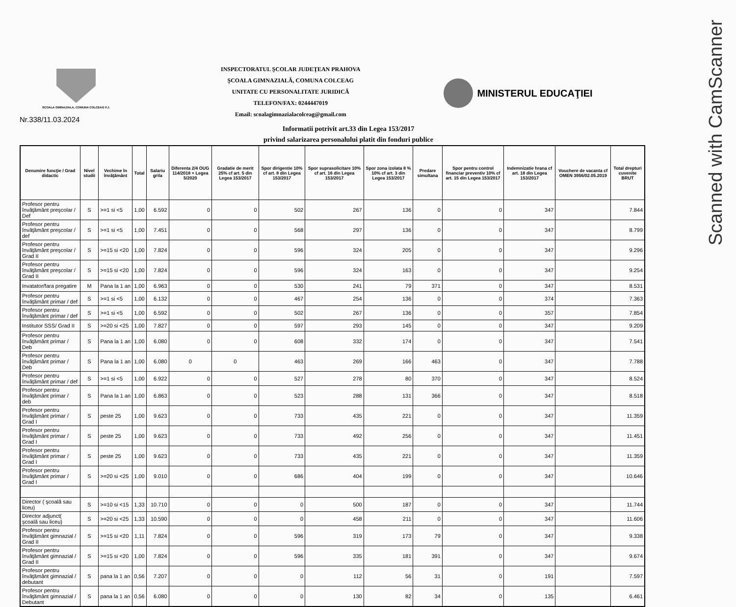Scanned with CamScanner
SCOALA GIMNAZIALA, COMUNA COLCEAG P.J.
INSPECTORATUL ŞCOLAR JUDEŢEAN PRAHOVA
ŞCOALA GIMNAZIALĂ, COMUNA COLCEAG
UNITATE CU PERSONALITATE JURIDICĂ
TELEFON/FAX: 0244447019
Email: scoalagimnazialacolceag@gmail.com
MINISTERUL EDUCAŢIEI
Nr.338/11.03.2024
Informatii potrivit art.33 din Legea 153/2017
privind salarizarea personalului platit din fonduri publice
| Denumire funcţie / Grad didactic | Nivel studii | Vechime în învăţământ | Total | Salariu grila | Diferenta 2/4 OUG 114/2018 + Legea 5/2020 | Gradatie de merit 25% cf art. 5 din Legea 153/2017 | Spor dirigentie 10% cf art. 8 din Legea 153/2017 | Spor suprasolicitare 10% cf art. 16 din Legea 153/2017 | Spor zona izolata 8 % 10% cf art. 3 din Legea 153/2017 | Predare simultana | Spor pentru control financiar preventiv 10% cf art. 15 din Legea 153/2017 | Indemnizatie hrana cf art. 18 din Legea 153/2017 | Vouchere de vacanta cf OMEN 3956/02.05.2019 | Total drepturi cuvenite BRUT |
| --- | --- | --- | --- | --- | --- | --- | --- | --- | --- | --- | --- | --- | --- | --- |
| Profesor pentru învăţământ preşcolar / Def | S | >=1 si <5 | 1,00 | 6.592 | 0 | 0 | 502 | 267 | 136 | 0 | 0 | 347 | | 7.844 |
| Profesor pentru învăţământ preşcolar / def | S | >=1 si <5 | 1,00 | 7.451 | 0 | 0 | 568 | 297 | 136 | 0 | 0 | 347 | | 8.799 |
| Profesor pentru învăţământ preşcolar / Grad II | S | >=15 si <20 | 1,00 | 7.824 | 0 | 0 | 596 | 324 | 205 | 0 | 0 | 347 | | 9.296 |
| Profesor pentru învăţământ preşcolar / Grad II | S | >=15 si <20 | 1,00 | 7.824 | 0 | 0 | 596 | 324 | 163 | 0 | 0 | 347 | | 9.254 |
| Invatator/fara pregatire | M | Pana la 1 an | 1,00 | 6.963 | 0 | 0 | 530 | 241 | 79 | 371 | 0 | 347 | | 8.531 |
| Profesor pentru învăţământ primar / def | S | >=1 si <5 | 1,00 | 6.132 | 0 | 0 | 467 | 254 | 136 | 0 | 0 | 374 | | 7.363 |
| Profesor pentru învăţământ primar / def | S | >=1 si <5 | 1,00 | 6.592 | 0 | 0 | 502 | 267 | 136 | 0 | 0 | 357 | | 7.854 |
| Institutor SSS/ Grad II | S | >=20 si <25 | 1,00 | 7.827 | 0 | 0 | 597 | 293 | 145 | 0 | 0 | 347 | | 9.209 |
| Profesor pentru învăţământ primar / Deb | S | Pana la 1 an | 1,00 | 6.080 | 0 | 0 | 608 | 332 | 174 | 0 | 0 | 347 | | 7.541 |
| Profesor pentru învăţământ primar / Deb | S | Pana la 1 an | 1,00 | 6.080 | 0 | 0 | 463 | 269 | 166 | 463 | 0 | 347 | | 7.788 |
| Profesor pentru învăţământ primar / def | S | >=1 si <5 | 1,00 | 6.922 | 0 | 0 | 527 | 278 | 80 | 370 | 0 | 347 | | 8.524 |
| Profesor pentru învăţământ primar / deb | S | Pana la 1 an | 1,00 | 6.863 | 0 | 0 | 523 | 288 | 131 | 366 | 0 | 347 | | 8.518 |
| Profesor pentru învăţământ primar / Grad I | S | peste 25 | 1,00 | 9.623 | 0 | 0 | 733 | 435 | 221 | 0 | 0 | 347 | | 11.359 |
| Profesor pentru învăţământ primar / Grad I | S | peste 25 | 1,00 | 9.623 | 0 | 0 | 733 | 492 | 256 | 0 | 0 | 347 | | 11.451 |
| Profesor pentru învăţământ primar / Grad I | S | peste 25 | 1,00 | 9.623 | 0 | 0 | 733 | 435 | 221 | 0 | 0 | 347 | | 11.359 |
| Profesor pentru învăţământ primar / Grad I | S | >=20 si <25 | 1,00 | 9.010 | 0 | 0 | 686 | 404 | 199 | 0 | 0 | 347 | | 10.646 |
| Director ( şcoală sau liceu) | S | >=10 si <15 | 1,33 | 10.710 | 0 | 0 | 0 | 500 | 187 | 0 | 0 | 347 | | 11.744 |
| Director adjunct( şcoală sau liceu) | S | >=20 si <25 | 1,33 | 10.590 | 0 | 0 | 0 | 458 | 211 | 0 | 0 | 347 | | 11.606 |
| Profesor pentru învăţământ gimnazial / Grad II | S | >=15 si <20 | 1,11 | 7.824 | 0 | 0 | 596 | 319 | 173 | 79 | 0 | 347 | | 9.338 |
| Profesor pentru învăţământ gimnazial / Grad II | S | >=15 si <20 | 1,00 | 7.824 | 0 | 0 | 596 | 335 | 181 | 391 | 0 | 347 | | 9.674 |
| Profesor pentru învăţământ gimnazial / debutant | S | pana la 1 an | 0,56 | 7.207 | 0 | 0 | 0 | 112 | 56 | 31 | 0 | 191 | | 7.597 |
| Profesor pentru învăţământ gimnazial / Debutant | S | pana la 1 an | 0,56 | 6.080 | 0 | 0 | 0 | 130 | 82 | 34 | 0 | 135 | | 6.461 |